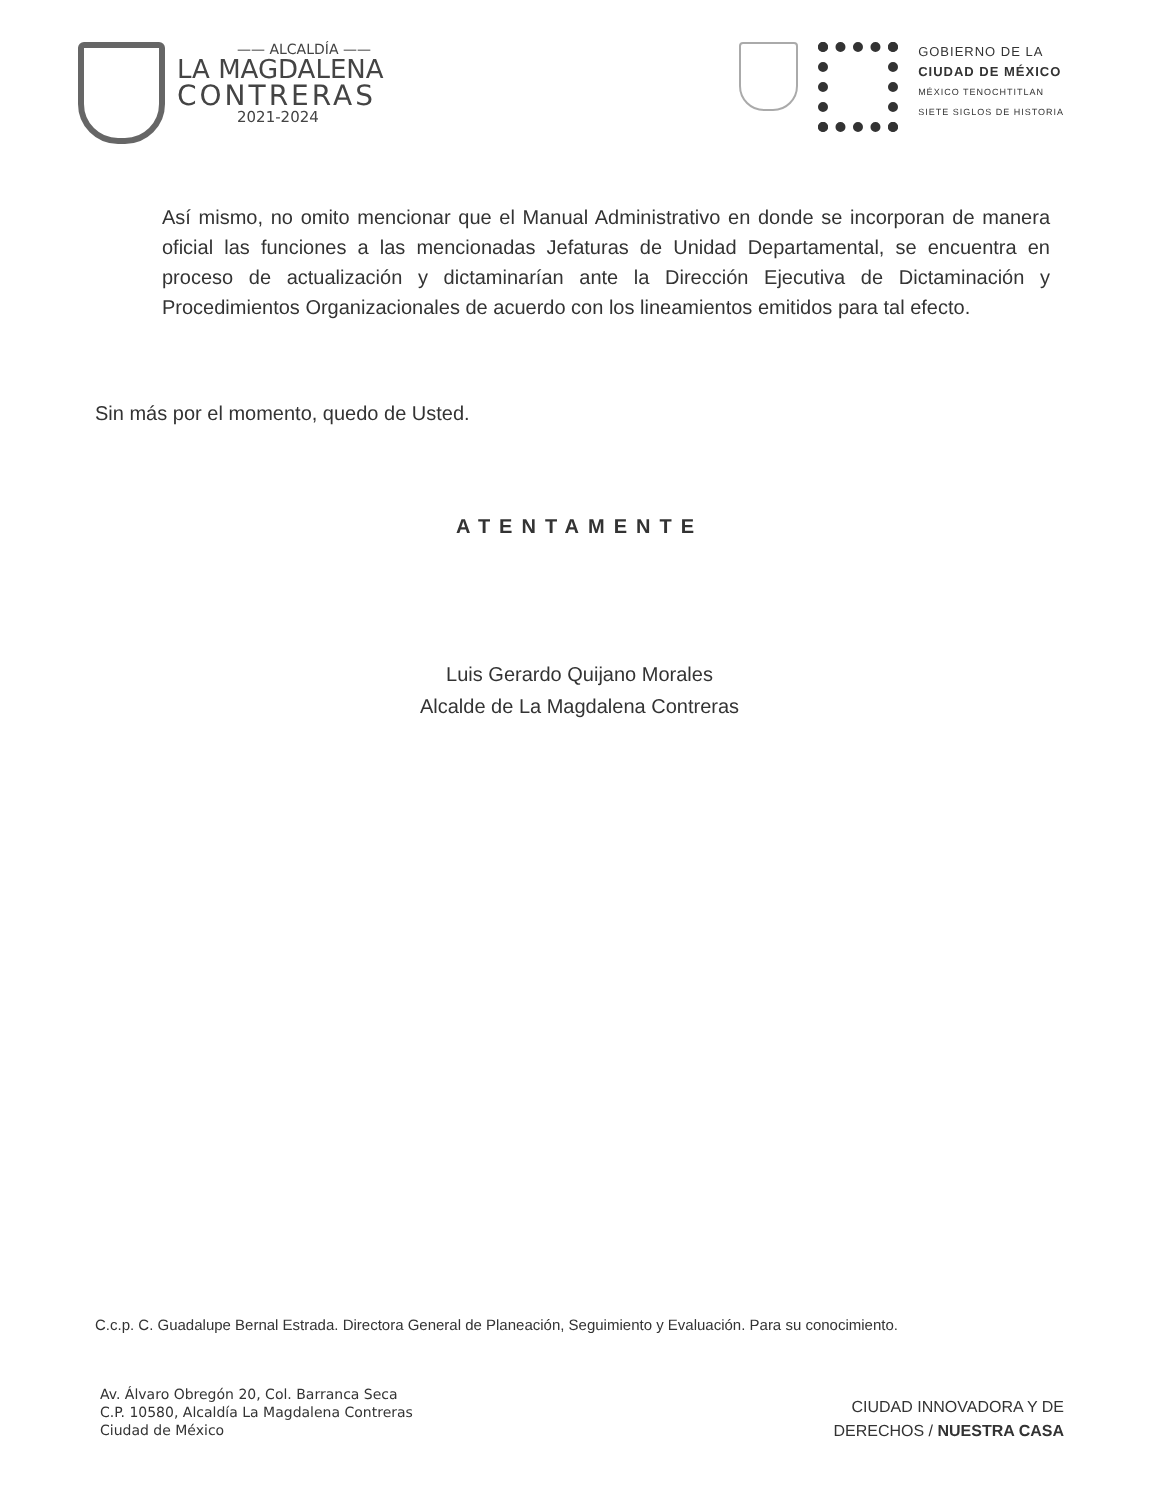—— ALCALDÍA ——
LA MAGDALENA
CONTRERAS
2021-2024
GOBIERNO DE LA
CIUDAD DE MÉXICO
MÉXICO TENOCHTITLAN
SIETE SIGLOS DE HISTORIA
Así mismo, no omito mencionar que el Manual Administrativo en donde se incorporan de manera oficial las funciones a las mencionadas Jefaturas de Unidad Departamental, se encuentra en proceso de actualización y dictaminarían ante la Dirección Ejecutiva de Dictaminación y Procedimientos Organizacionales de acuerdo con los lineamientos emitidos para tal efecto.
Sin más por el momento, quedo de Usted.
ATENTAMENTE
Luis Gerardo Quijano Morales
Alcalde de La Magdalena Contreras
C.c.p. C. Guadalupe Bernal Estrada. Directora General de Planeación, Seguimiento y Evaluación. Para su conocimiento.
Av. Álvaro Obregón 20, Col. Barranca Seca
C.P. 10580, Alcaldía La Magdalena Contreras
Ciudad de México
CIUDAD INNOVADORA Y DE
DERECHOS / NUESTRA CASA